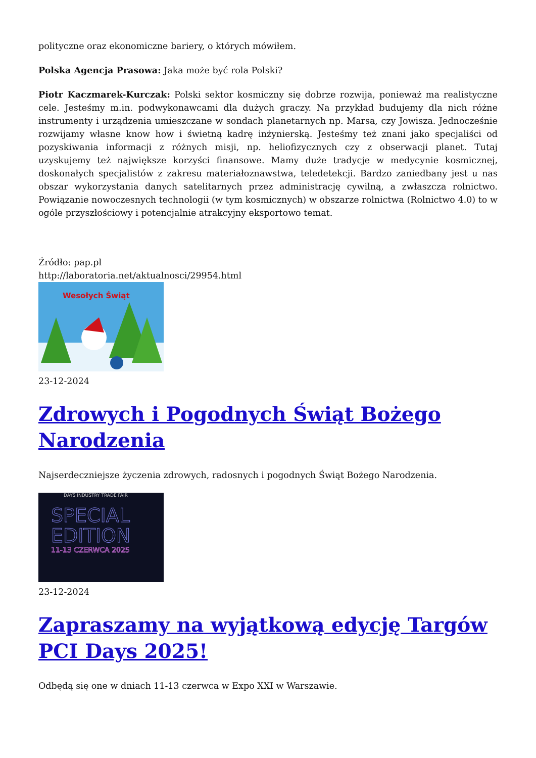polityczne oraz ekonomiczne bariery, o których mówiłem.
Polska Agencja Prasowa: Jaka może być rola Polski?
Piotr Kaczmarek-Kurczak: Polski sektor kosmiczny się dobrze rozwija, ponieważ ma realistyczne cele. Jesteśmy m.in. podwykonawcami dla dużych graczy. Na przykład budujemy dla nich różne instrumenty i urządzenia umieszczane w sondach planetarnych np. Marsa, czy Jowisza. Jednocześnie rozwijamy własne know how i świetną kadrę inżynierską. Jesteśmy też znani jako specjaliści od pozyskiwania informacji z różnych misji, np. heliofizycznych czy z obserwacji planet. Tutaj uzyskujemy też największe korzyści finansowe. Mamy duże tradycje w medycynie kosmicznej, doskonałych specjalistów z zakresu materiałoznawstwa, teledetekcji. Bardzo zaniedbany jest u nas obszar wykorzystania danych satelitarnych przez administrację cywilną, a zwłaszcza rolnictwo. Powiązanie nowoczesnych technologii (w tym kosmicznych) w obszarze rolnictwa (Rolnictwo 4.0) to w ogóle przyszłościowy i potencjalnie atrakcyjny eksportowo temat.
Źródło: pap.pl
http://laboratoria.net/aktualnosci/29954.html
Wesołych Świąt
23-12-2024
Zdrowych i Pogodnych Świąt Bożego Narodzenia
Najserdeczniejsze życzenia zdrowych, radosnych i pogodnych Świąt Bożego Narodzenia.
DAYS INDUSTRY TRADE FAIR
SPECIAL
EDITION
11-13 CZERWCA 2025
23-12-2024
Zapraszamy na wyjątkową edycję Targów PCI Days 2025!
Odbędą się one w dniach 11-13 czerwca w Expo XXI w Warszawie.